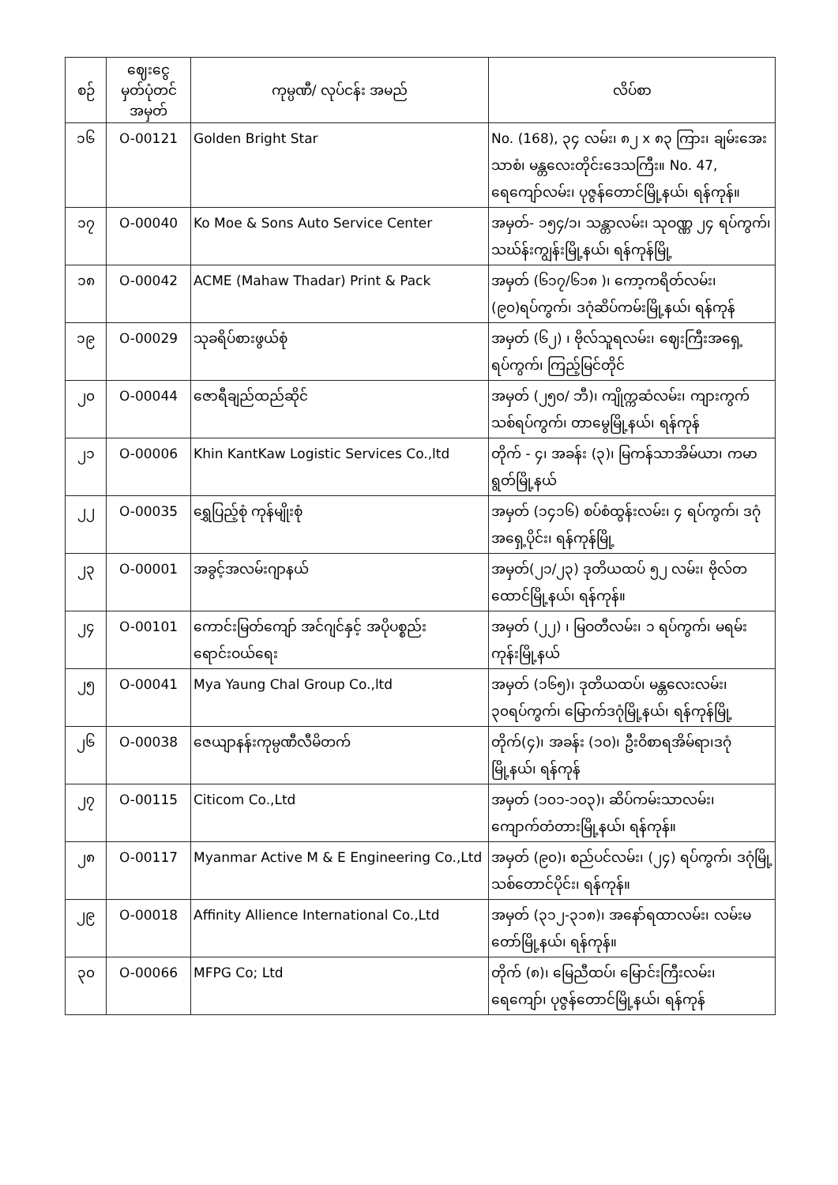| စဉ် | ဈေးငွေ မှတ်ပုံတင် အမှတ် | ကုမ္ပဏီ/ လုပ်ငန်း အမည် | လိပ်စာ |
| --- | --- | --- | --- |
| ၁၆ | O-00121 | Golden Bright Star | No. (168), ၃၄ လမ်း၊ ၈၂ x ၈၃ ကြား၊ ချမ်းအေးသာစံ၊ မန္တလေးတိုင်းဒေသကြီး။ No. 47, ရေကျော်လမ်း၊ ပုဇွန်တောင်မြို့နယ်၊ ရန်ကုန်။ |
| ၁၇ | O-00040 | Ko Moe & Sons Auto Service Center | အမှတ်- ၁၅၄/၁၊ သန္တာလမ်း၊ သုဝဏ္ဏ ၂၄ ရပ်ကွက်၊ သဃ်န်းကျွန်းမြို့နယ်၊ ရန်ကုန်မြို့ |
| ၁၈ | O-00042 | ACME (Mahaw Thadar) Print & Pack | အမှတ် (၆၁၇/၆၁၈ )၊ ကော့ကရိတ်လမ်း၊ (၉၀)ရပ်ကွက်၊ ဒဂုံဆိပ်ကမ်းမြို့နယ်၊ ရန်ကုန် |
| ၁၉ | O-00029 | သုခရိပ်စားဖွယ်စုံ | အမှတ် (၆၂) ၊ ဗိုလ်သူရလမ်း၊ ဈေးကြီးအရှေ့ရပ်ကွက်၊ ကြည့်မြင်တိုင် |
| ၂၀ | O-00044 | ဇောရီချည်ထည်ဆိုင် | အမှတ် (၂၅၀/ ဘီ)၊ ကျိုက္ကဆံလမ်း၊ ကျားကွက်သစ်ရပ်ကွက်၊ တာမွေမြို့နယ်၊ ရန်ကုန် |
| ၂၁ | O-00006 | Khin KantKaw Logistic Services Co.,ltd | တိုက် - ၄၊ အခန်း (၃)၊ မြကန်သာအိမ်ယာ၊ ကမာရွတ်မြို့နယ် |
| ၂၂ | O-00035 | ရွှေပြည့်စုံ ကုန်မျိုးစုံ | အမှတ် (၁၄၁၆) စပ်စံထွန်းလမ်း၊ ၄ ရပ်ကွက်၊ ဒဂုံအရှေ့ပိုင်း၊ ရန်ကုန်မြို့ |
| ၂၃ | O-00001 | အခွင့်အလမ်းဂျာနယ် | အမှတ်(၂၁/၂၃) ဒုတိယထပ် ၅၂ လမ်း၊ ဗိုလ်တထောင်မြို့နယ်၊ ရန်ကုန်။ |
| ၂၄ | O-00101 | ကောင်းမြတ်ကျော် အင်ဂျင်နှင့် အပိုပစ္စည်းရောင်းဝယ်ရေး | အမှတ် (၂၂) ၊ မြဝတီလမ်း၊ ၁ ရပ်ကွက်၊ မရမ်းကုန်းမြို့နယ် |
| ၂၅ | O-00041 | Mya Yaung Chal Group Co.,ltd | အမှတ် (၁၆၅)၊ ဒုတိယထပ်၊ မန္တလေးလမ်း၊၃၀ရပ်ကွက်၊ မြောက်ဒဂုံမြို့နယ်၊ ရန်ကုန်မြို့ |
| ၂၆ | O-00038 | ဇေယျာနန်းကုမ္ပဏီလီမိတက် | တိုက်(၄)၊ အခန်း (၁၀)၊ ဦးဝိစာရအိမ်ရာ၊ဒဂုံမြို့နယ်၊ ရန်ကုန် |
| ၂၇ | O-00115 | Citicom Co.,Ltd | အမှတ် (၁၀၁-၁၀၃)၊ ဆိပ်ကမ်းသာလမ်း၊ ကျောက်တံတားမြို့နယ်၊ ရန်ကုန်။ |
| ၂၈ | O-00117 | Myanmar Active M & E Engineering Co.,Ltd | အမှတ် (၉၀)၊ စည်ပင်လမ်း၊ (၂၄) ရပ်ကွက်၊ ဒဂုံမြို့သစ်တောင်ပိုင်း၊ ရန်ကုန်။ |
| ၂၉ | O-00018 | Affinity Allience International Co.,Ltd | အမှတ် (၃၁၂-၃၁၈)၊ အနော်ရထာလမ်း၊ လမ်းမတော်မြို့နယ်၊ ရန်ကုန်။ |
| ၃၀ | O-00066 | MFPG Co; Ltd | တိုက် (၈)၊ မြေညီထပ်၊ မြောင်းကြီးလမ်း၊ ရေကျော်၊ ပုဇွန်တောင်မြို့နယ်၊ ရန်ကုန် |